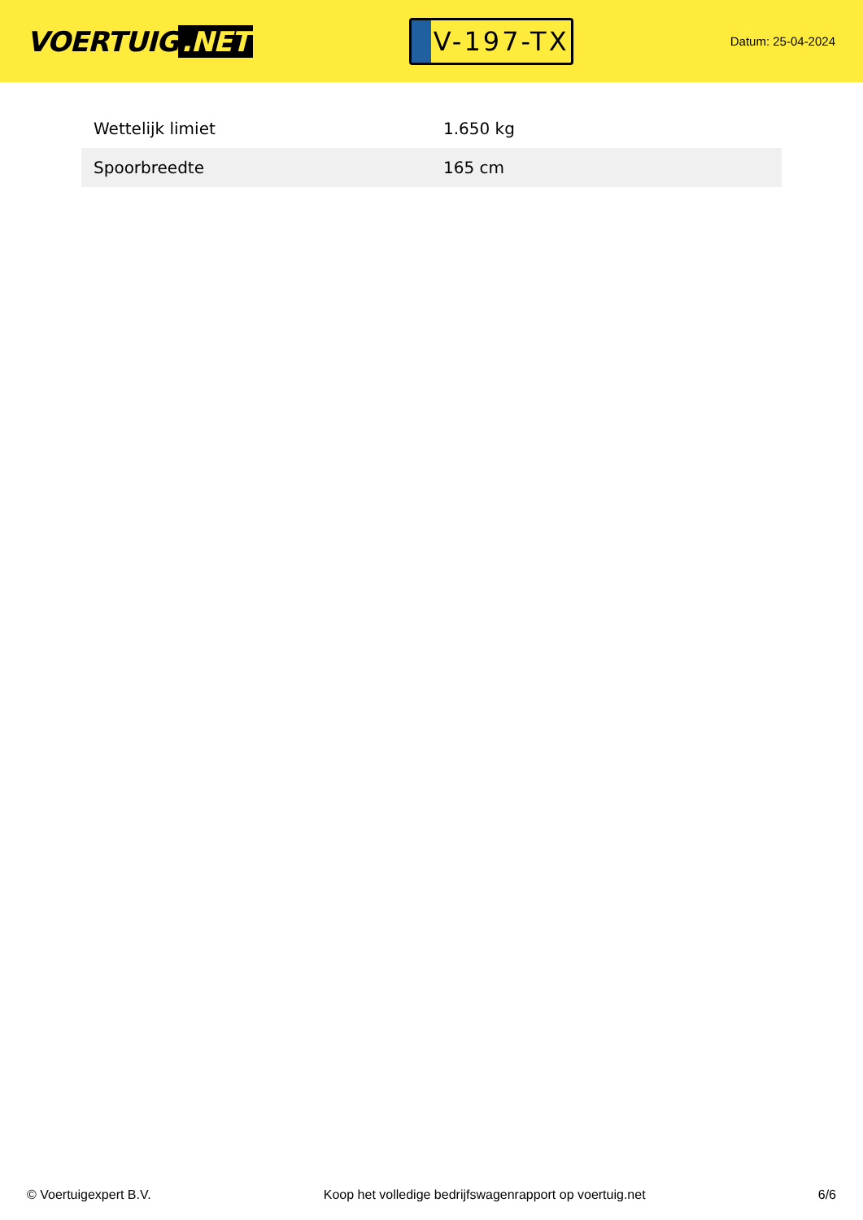VOERTUIG.NET
V-197-TX
Datum: 25-04-2024
| Wettelijk limiet | 1.650 kg |
| Spoorbreedte | 165 cm |
© Voertuigexpert B.V. Koop het volledige bedrijfswagenrapport op voertuig.net 6/6